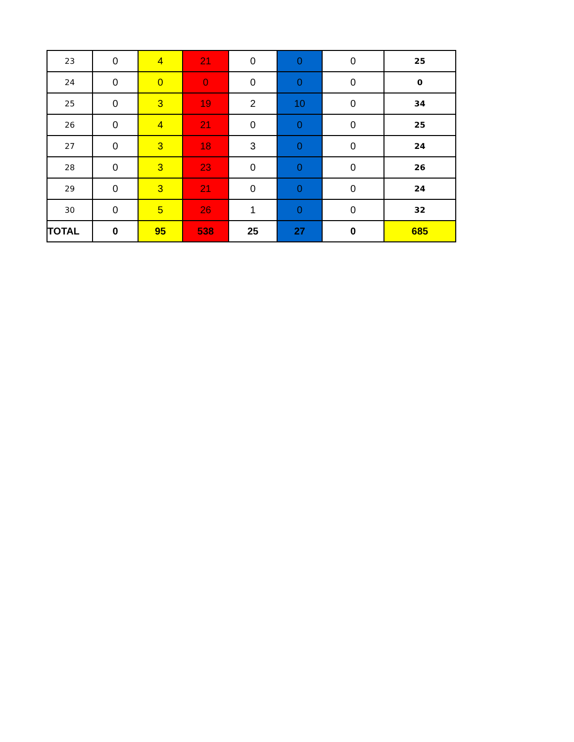| 23 | 0 | 4 | 21 | 0 | 0 | 0 | 25 |
| 24 | 0 | 0 | 0 | 0 | 0 | 0 | 0 |
| 25 | 0 | 3 | 19 | 2 | 10 | 0 | 34 |
| 26 | 0 | 4 | 21 | 0 | 0 | 0 | 25 |
| 27 | 0 | 3 | 18 | 3 | 0 | 0 | 24 |
| 28 | 0 | 3 | 23 | 0 | 0 | 0 | 26 |
| 29 | 0 | 3 | 21 | 0 | 0 | 0 | 24 |
| 30 | 0 | 5 | 26 | 1 | 0 | 0 | 32 |
| TOTAL | 0 | 95 | 538 | 25 | 27 | 0 | 685 |